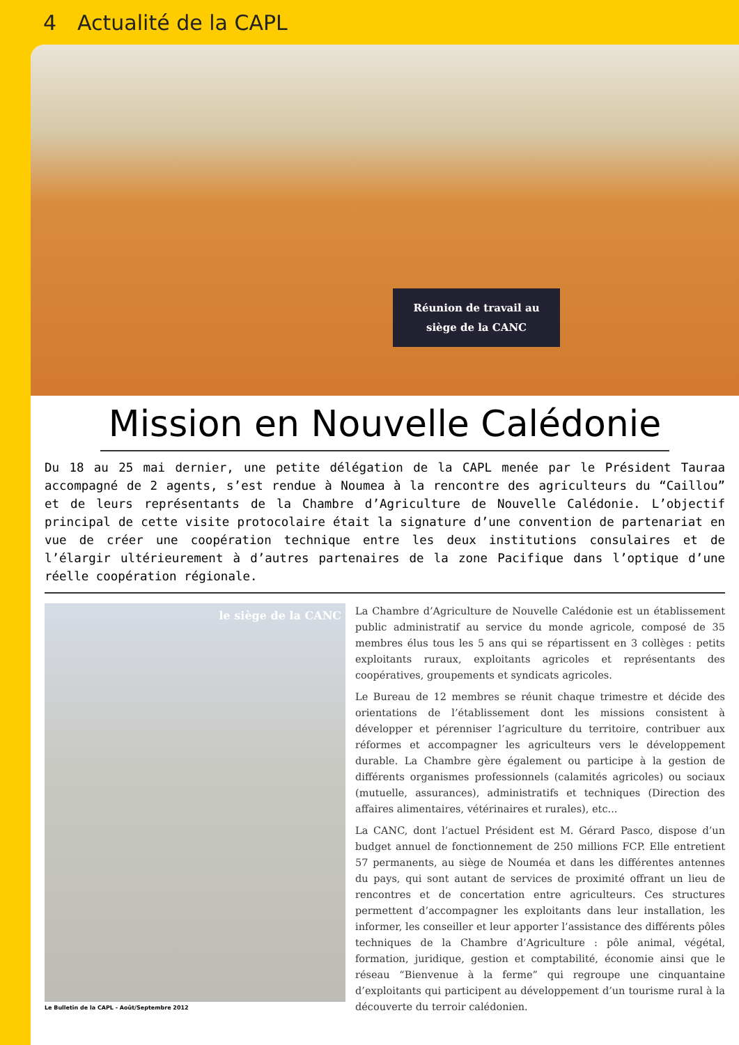4 Actualité de la CAPL
Réunion de travail au
siège de la CANC
Mission en Nouvelle Calédonie
Du 18 au 25 mai dernier, une petite délégation de la CAPL menée par le Président Tauraa accompagné de 2 agents, s’est rendue à Noumea à la rencontre des agriculteurs du “Caillou” et de leurs représentants de la Chambre d’Agriculture de Nouvelle Calédonie. L’objectif principal de cette visite protocolaire était la signature d’une convention de partenariat en vue de créer une coopération technique entre les deux institutions consulaires et de l’élargir ultérieurement à d’autres partenaires de la zone Pacifique dans l’optique d’une réelle coopération régionale.
le siège de la CANC
Le Bulletin de la CAPL - Août/Septembre 2012
La Chambre d’Agriculture de Nouvelle Calédonie est un établissement public administratif au service du monde agricole, composé de 35 membres élus tous les 5 ans qui se répartissent en 3 collèges : petits exploitants ruraux, exploitants agricoles et représentants des coopératives, groupements et syndicats agricoles.
Le Bureau de 12 membres se réunit chaque trimestre et décide des orientations de l’établissement dont les missions consistent à développer et pérenniser l’agriculture du territoire, contribuer aux réformes et accompagner les agriculteurs vers le développement durable. La Chambre gère également ou participe à la gestion de différents organismes professionnels (calamités agricoles) ou sociaux (mutuelle, assurances), administratifs et techniques (Direction des affaires alimentaires, vétérinaires et rurales), etc...
La CANC, dont l’actuel Président est M. Gérard Pasco, dispose d’un budget annuel de fonctionnement de 250 millions FCP. Elle entretient 57 permanents, au siège de Nouméa et dans les différentes antennes du pays, qui sont autant de services de proximité offrant un lieu de rencontres et de concertation entre agriculteurs. Ces structures permettent d’accompagner les exploitants dans leur installation, les informer, les conseiller et leur apporter l’assistance des différents pôles techniques de la Chambre d’Agriculture : pôle animal, végétal, formation, juridique, gestion et comptabilité, économie ainsi que le réseau “Bienvenue à la ferme” qui regroupe une cinquantaine d’exploitants qui participent au développement d’un tourisme rural à la découverte du terroir calédonien.